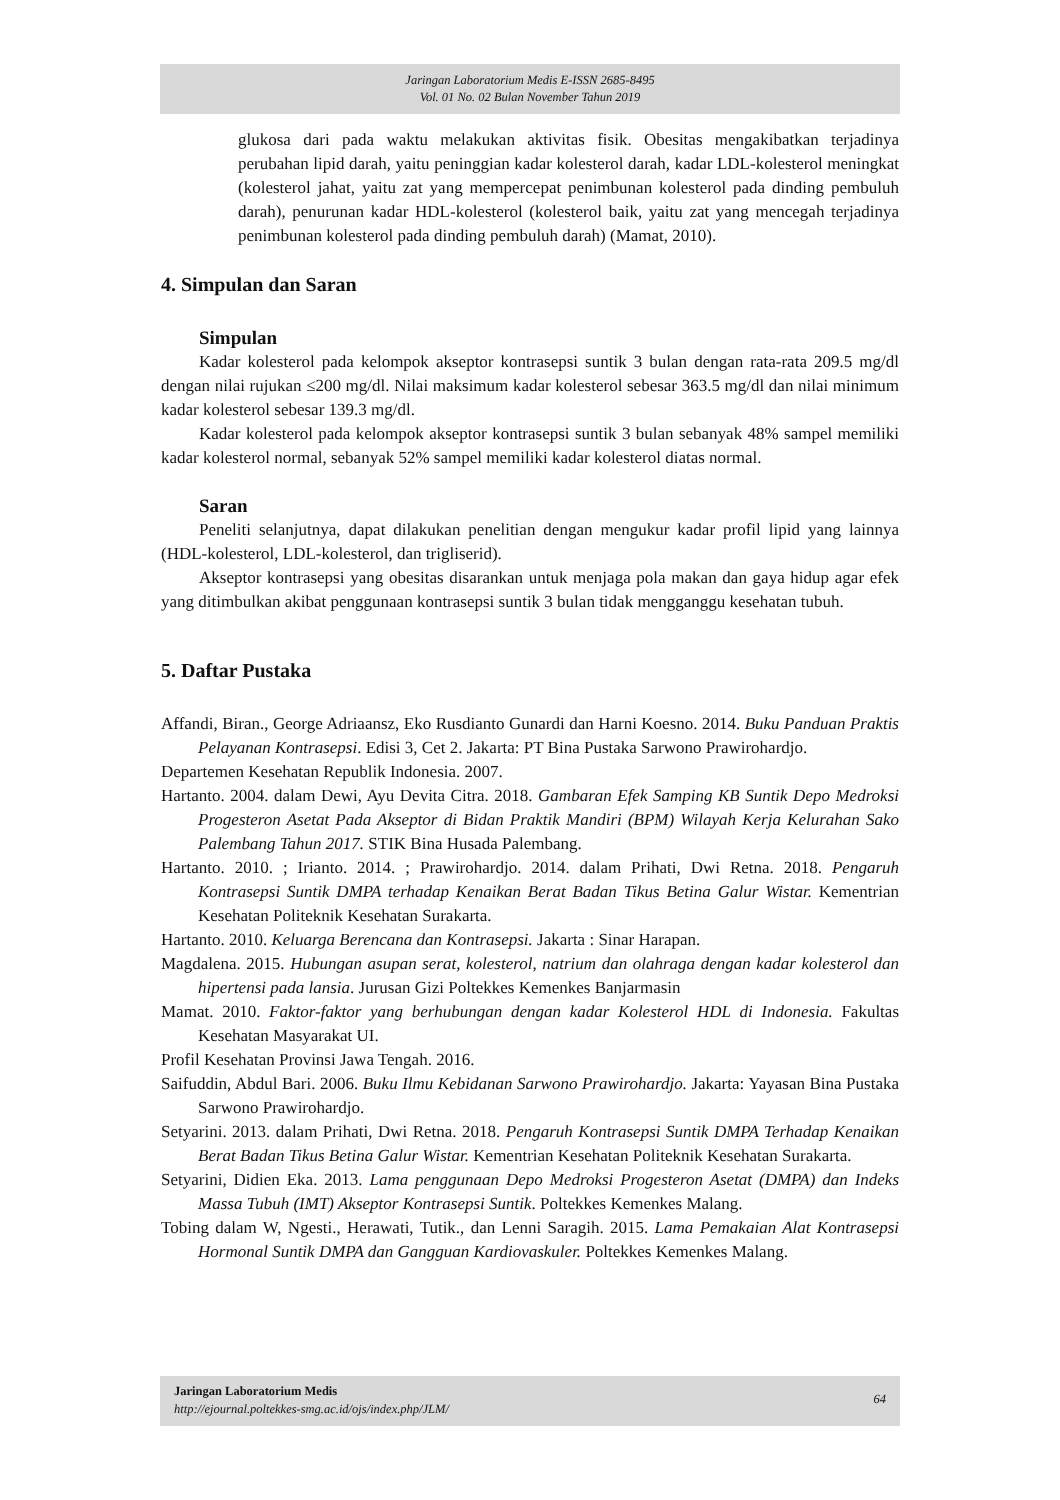Jaringan Laboratorium Medis E-ISSN 2685-8495
Vol. 01 No. 02 Bulan November Tahun 2019
glukosa dari pada waktu melakukan aktivitas fisik. Obesitas mengakibatkan terjadinya perubahan lipid darah, yaitu peninggian kadar kolesterol darah, kadar LDL-kolesterol meningkat (kolesterol jahat, yaitu zat yang mempercepat penimbunan kolesterol pada dinding pembuluh darah), penurunan kadar HDL-kolesterol (kolesterol baik, yaitu zat yang mencegah terjadinya penimbunan kolesterol pada dinding pembuluh darah) (Mamat, 2010).
4. Simpulan dan Saran
Simpulan
Kadar kolesterol pada kelompok akseptor kontrasepsi suntik 3 bulan dengan rata-rata 209.5 mg/dl dengan nilai rujukan ≤200 mg/dl. Nilai maksimum kadar kolesterol sebesar 363.5 mg/dl dan nilai minimum kadar kolesterol sebesar 139.3 mg/dl.
Kadar kolesterol pada kelompok akseptor kontrasepsi suntik 3 bulan sebanyak 48% sampel memiliki kadar kolesterol normal, sebanyak 52% sampel memiliki kadar kolesterol diatas normal.
Saran
Peneliti selanjutnya, dapat dilakukan penelitian dengan mengukur kadar profil lipid yang lainnya (HDL-kolesterol, LDL-kolesterol, dan trigliserid).
Akseptor kontrasepsi yang obesitas disarankan untuk menjaga pola makan dan gaya hidup agar efek yang ditimbulkan akibat penggunaan kontrasepsi suntik 3 bulan tidak mengganggu kesehatan tubuh.
5. Daftar Pustaka
Affandi, Biran., George Adriaansz, Eko Rusdianto Gunardi dan Harni Koesno. 2014. Buku Panduan Praktis Pelayanan Kontrasepsi. Edisi 3, Cet 2. Jakarta: PT Bina Pustaka Sarwono Prawirohardjo.
Departemen Kesehatan Republik Indonesia. 2007.
Hartanto. 2004. dalam Dewi, Ayu Devita Citra. 2018. Gambaran Efek Samping KB Suntik Depo Medroksi Progesteron Asetat Pada Akseptor di Bidan Praktik Mandiri (BPM) Wilayah Kerja Kelurahan Sako Palembang Tahun 2017. STIK Bina Husada Palembang.
Hartanto. 2010. ; Irianto. 2014. ; Prawirohardjo. 2014. dalam Prihati, Dwi Retna. 2018. Pengaruh Kontrasepsi Suntik DMPA terhadap Kenaikan Berat Badan Tikus Betina Galur Wistar. Kementrian Kesehatan Politeknik Kesehatan Surakarta.
Hartanto. 2010. Keluarga Berencana dan Kontrasepsi. Jakarta : Sinar Harapan.
Magdalena. 2015. Hubungan asupan serat, kolesterol, natrium dan olahraga dengan kadar kolesterol dan hipertensi pada lansia. Jurusan Gizi Poltekkes Kemenkes Banjarmasin
Mamat. 2010. Faktor-faktor yang berhubungan dengan kadar Kolesterol HDL di Indonesia. Fakultas Kesehatan Masyarakat UI.
Profil Kesehatan Provinsi Jawa Tengah. 2016.
Saifuddin, Abdul Bari. 2006. Buku Ilmu Kebidanan Sarwono Prawirohardjo. Jakarta: Yayasan Bina Pustaka Sarwono Prawirohardjo.
Setyarini. 2013. dalam Prihati, Dwi Retna. 2018. Pengaruh Kontrasepsi Suntik DMPA Terhadap Kenaikan Berat Badan Tikus Betina Galur Wistar. Kementrian Kesehatan Politeknik Kesehatan Surakarta.
Setyarini, Didien Eka. 2013. Lama penggunaan Depo Medroksi Progesteron Asetat (DMPA) dan Indeks Massa Tubuh (IMT) Akseptor Kontrasepsi Suntik. Poltekkes Kemenkes Malang.
Tobing dalam W, Ngesti., Herawati, Tutik., dan Lenni Saragih. 2015. Lama Pemakaian Alat Kontrasepsi Hormonal Suntik DMPA dan Gangguan Kardiovaskuler. Poltekkes Kemenkes Malang.
64 Jaringan Laboratorium Medis
http://ejournal.poltekkes-smg.ac.id/ojs/index.php/JLM/